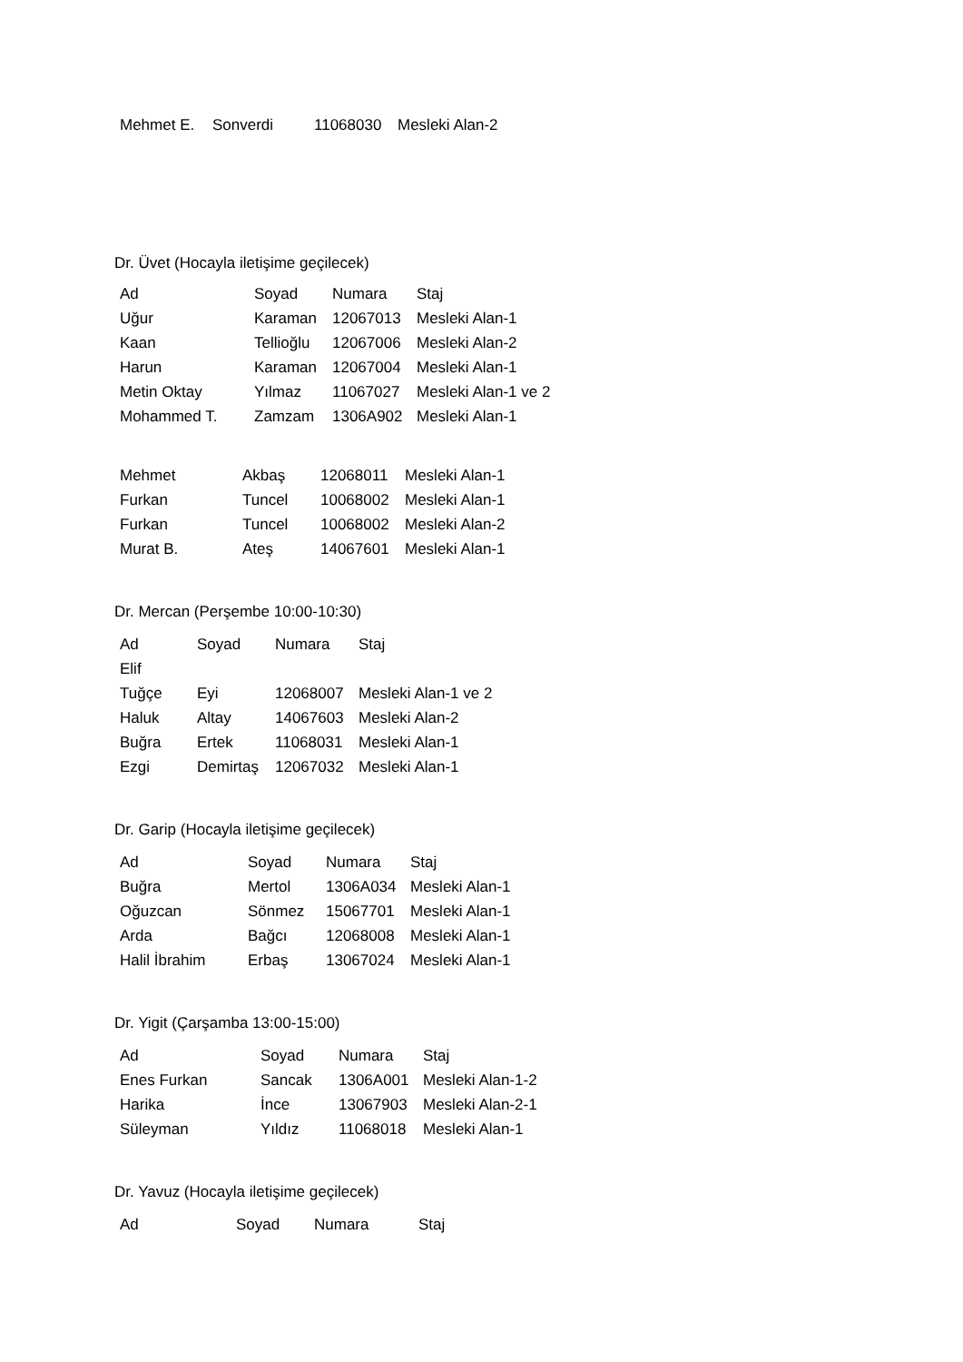| Mehmet E. | Sonverdi | 11068030 | Mesleki Alan-2 |
Dr. Üvet (Hocayla iletişime geçilecek)
| Ad | Soyad | Numara | Staj |
| --- | --- | --- | --- |
| Uğur | Karaman | 12067013 | Mesleki Alan-1 |
| Kaan | Tellioğlu | 12067006 | Mesleki Alan-2 |
| Harun | Karaman | 12067004 | Mesleki Alan-1 |
| Metin Oktay | Yılmaz | 11067027 | Mesleki Alan-1 ve 2 |
| Mohammed T. | Zamzam | 1306A902 | Mesleki Alan-1 |
| Mehmet | Akbaş | 12068011 | Mesleki Alan-1 |
| Furkan | Tuncel | 10068002 | Mesleki Alan-1 |
| Furkan | Tuncel | 10068002 | Mesleki Alan-2 |
| Murat B. | Ateş | 14067601 | Mesleki Alan-1 |
Dr. Mercan (Perşembe 10:00-10:30)
| Ad | Soyad | Numara | Staj |
| --- | --- | --- | --- |
| Elif | | | |
| Tuğçe | Eyi | 12068007 | Mesleki Alan-1 ve 2 |
| Haluk | Altay | 14067603 | Mesleki Alan-2 |
| Buğra | Ertek | 11068031 | Mesleki Alan-1 |
| Ezgi | Demirtaş | 12067032 | Mesleki Alan-1 |
Dr. Garip (Hocayla iletişime geçilecek)
| Ad | Soyad | Numara | Staj |
| --- | --- | --- | --- |
| Buğra | Mertol | 1306A034 | Mesleki Alan-1 |
| Oğuzcan | Sönmez | 15067701 | Mesleki Alan-1 |
| Arda | Bağcı | 12068008 | Mesleki Alan-1 |
| Halil İbrahim | Erbaş | 13067024 | Mesleki Alan-1 |
Dr. Yigit (Çarşamba 13:00-15:00)
| Ad | Soyad | Numara | Staj |
| --- | --- | --- | --- |
| Enes Furkan | Sancak | 1306A001 | Mesleki Alan-1-2 |
| Harika | İnce | 13067903 | Mesleki Alan-2-1 |
| Süleyman | Yıldız | 11068018 | Mesleki Alan-1 |
Dr. Yavuz (Hocayla iletişime geçilecek)
| Ad | Soyad | Numara | Staj |
| --- | --- | --- | --- |